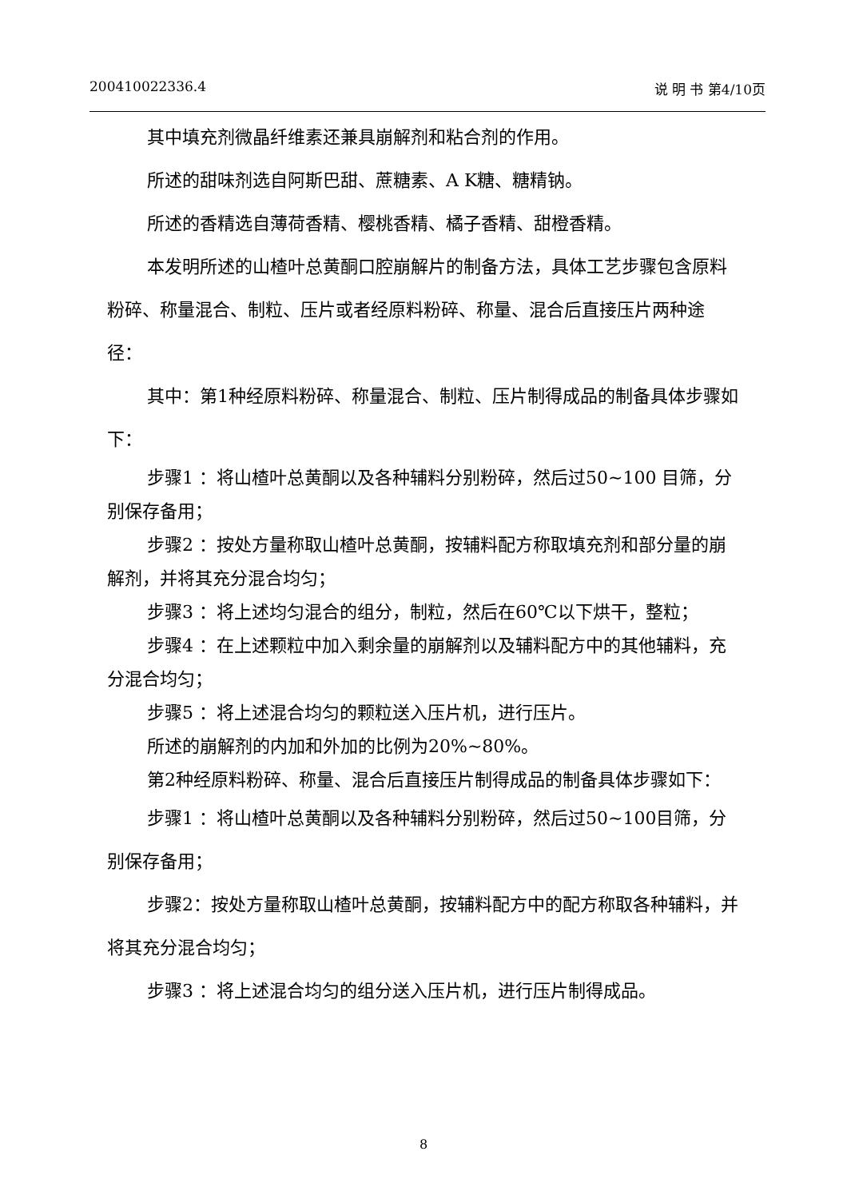200410022336.4 说 明 书 第4/10页
其中填充剂微晶纤维素还兼具崩解剂和粘合剂的作用。
所述的甜味剂选自阿斯巴甜、蔗糖素、A K糖、糖精钠。
所述的香精选自薄荷香精、樱桃香精、橘子香精、甜橙香精。
本发明所述的山楂叶总黄酮口腔崩解片的制备方法，具体工艺步骤包含原料粉碎、称量混合、制粒、压片或者经原料粉碎、称量、混合后直接压片两种途径：
其中：第1种经原料粉碎、称量混合、制粒、压片制得成品的制备具体步骤如下：
步骤1 ：将山楂叶总黄酮以及各种辅料分别粉碎，然后过50~100 目筛，分别保存备用；
步骤2 ：按处方量称取山楂叶总黄酮，按辅料配方称取填充剂和部分量的崩解剂，并将其充分混合均匀；
步骤3 ：将上述均匀混合的组分，制粒，然后在60℃以下烘干，整粒；
步骤4 ：在上述颗粒中加入剩余量的崩解剂以及辅料配方中的其他辅料，充分混合均匀；
步骤5 ：将上述混合均匀的颗粒送入压片机，进行压片。
所述的崩解剂的内加和外加的比例为20%~80%。
第2种经原料粉碎、称量、混合后直接压片制得成品的制备具体步骤如下：
步骤1 ：将山楂叶总黄酮以及各种辅料分别粉碎，然后过50~100目筛，分别保存备用；
步骤2：按处方量称取山楂叶总黄酮，按辅料配方中的配方称取各种辅料，并将其充分混合均匀；
步骤3 ：将上述混合均匀的组分送入压片机，进行压片制得成品。
8